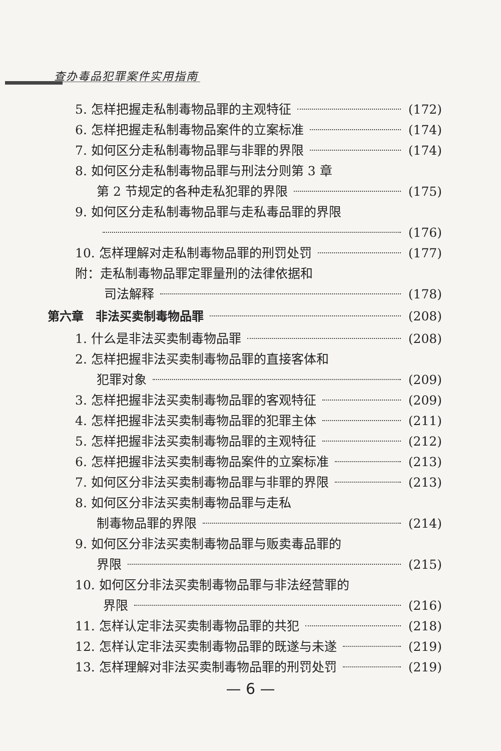查办毒品犯罪案件实用指南
5. 怎样把握走私制毒物品罪的主观特征 (172)
6. 怎样把握走私制毒物品案件的立案标准 (174)
7. 如何区分走私制毒物品罪与非罪的界限 (174)
8. 如何区分走私制毒物品罪与刑法分则第 3 章
第 2 节规定的各种走私犯罪的界限 (175)
9. 如何区分走私制毒物品罪与走私毒品罪的界限
(176)
10. 怎样理解对走私制毒物品罪的刑罚处罚 (177)
附：走私制毒物品罪定罪量刑的法律依据和
司法解释 (178)
第六章　非法买卖制毒物品罪 (208)
1. 什么是非法买卖制毒物品罪 (208)
2. 怎样把握非法买卖制毒物品罪的直接客体和
犯罪对象 (209)
3. 怎样把握非法买卖制毒物品罪的客观特征 (209)
4. 怎样把握非法买卖制毒物品罪的犯罪主体 (211)
5. 怎样把握非法买卖制毒物品罪的主观特征 (212)
6. 怎样把握非法买卖制毒物品案件的立案标准 (213)
7. 如何区分非法买卖制毒物品罪与非罪的界限 (213)
8. 如何区分非法买卖制毒物品罪与走私
制毒物品罪的界限 (214)
9. 如何区分非法买卖制毒物品罪与贩卖毒品罪的
界限 (215)
10. 如何区分非法买卖制毒物品罪与非法经营罪的
界限 (216)
11. 怎样认定非法买卖制毒物品罪的共犯 (218)
12. 怎样认定非法买卖制毒物品罪的既遂与未遂 (219)
13. 怎样理解对非法买卖制毒物品罪的刑罚处罚 (219)
— 6 —